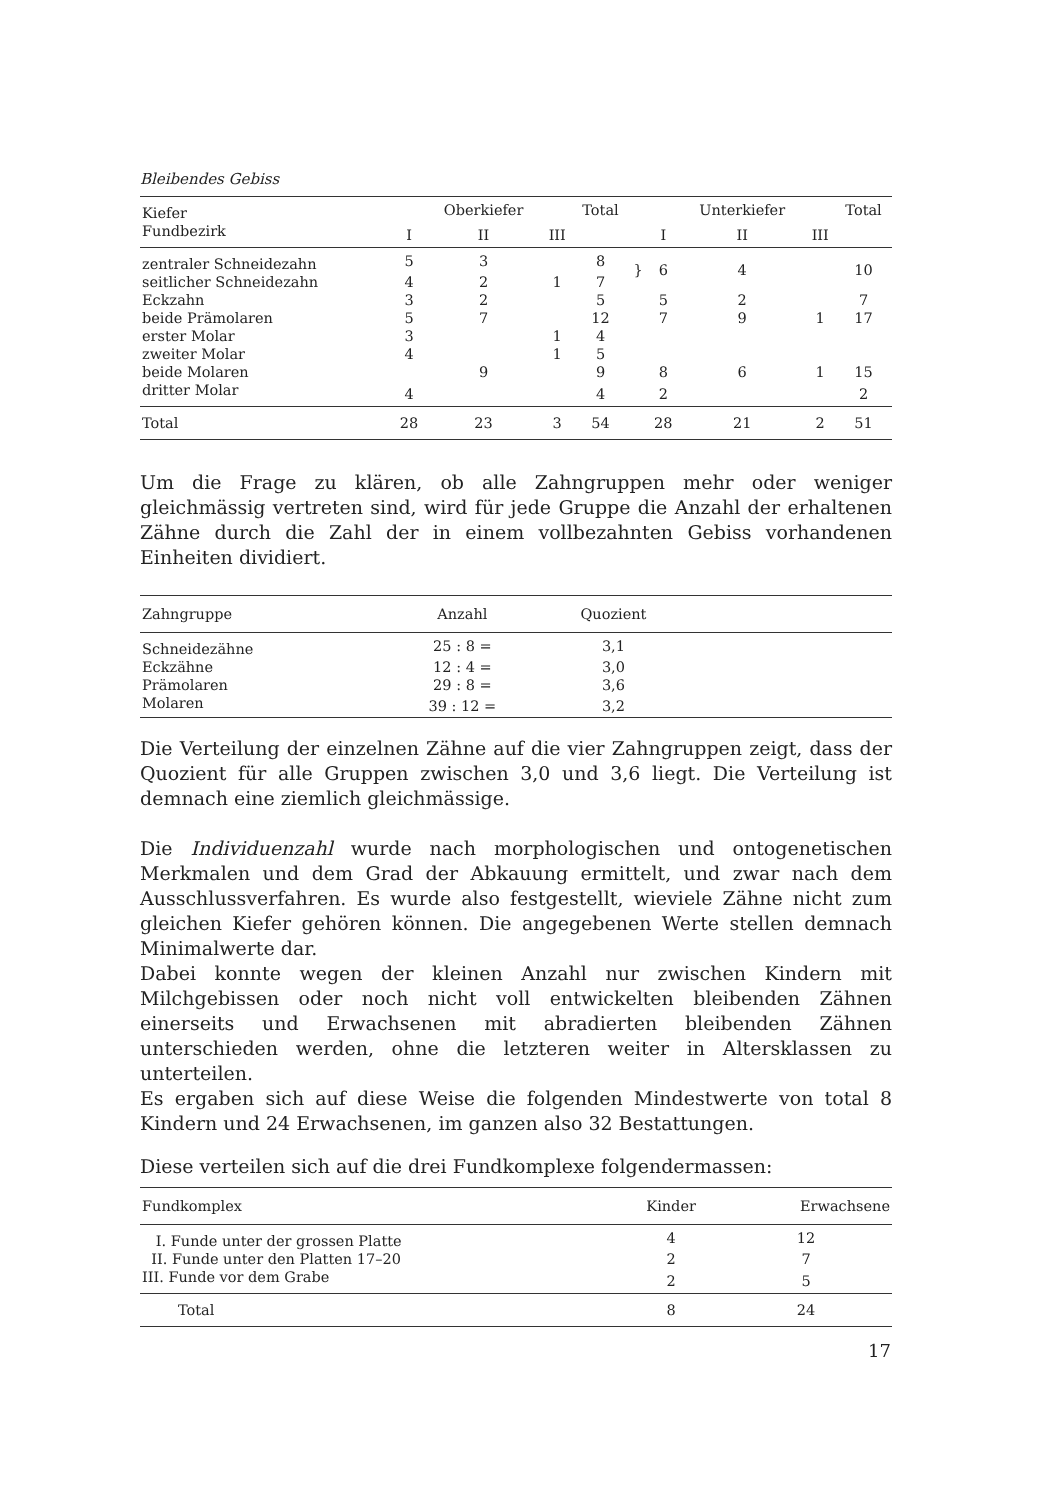Bleibendes Gebiss
| Kiefer | | Oberkiefer | | Total | | | Unterkiefer | | Total |
| --- | --- | --- | --- | --- | --- | --- | --- | --- | --- |
| Fundbezirk | I | II | III | | | I | II | III | |
| zentraler Schneidezahn | 5 | 3 | | 8 | } | 6 | 4 | | 10 |
| seitlicher Schneidezahn | 4 | 2 | 1 | 7 | | | | | |
| Eckzahn | 3 | 2 | | 5 | | 5 | 2 | | 7 |
| beide Prämolaren | 5 | 7 | | 12 | | 7 | 9 | 1 | 17 |
| erster Molar | 3 | | 1 | 4 | | | | | |
| zweiter Molar | 4 | | 1 | 5 | | | | | |
| beide Molaren | | 9 | | 9 | | 8 | 6 | 1 | 15 |
| dritter Molar | 4 | | | 4 | | 2 | | | 2 |
| Total | 28 | 23 | 3 | 54 | | 28 | 21 | 2 | 51 |
Um die Frage zu klären, ob alle Zahngruppen mehr oder weniger gleichmässig vertreten sind, wird für jede Gruppe die Anzahl der erhaltenen Zähne durch die Zahl der in einem vollbezahnten Gebiss vorhandenen Einheiten dividiert.
| Zahngruppe | Anzahl | Quozient | |
| --- | --- | --- | --- |
| Schneidezähne | 25 : 8 = | 3,1 | |
| Eckzähne | 12 : 4 = | 3,0 | |
| Prämolaren | 29 : 8 = | 3,6 | |
| Molaren | 39 : 12 = | 3,2 | |
Die Verteilung der einzelnen Zähne auf die vier Zahngruppen zeigt, dass der Quozient für alle Gruppen zwischen 3,0 und 3,6 liegt. Die Verteilung ist demnach eine ziemlich gleichmässige.
Die Individuenzahl wurde nach morphologischen und ontogenetischen Merkmalen und dem Grad der Abkauung ermittelt, und zwar nach dem Ausschlussverfahren. Es wurde also festgestellt, wieviele Zähne nicht zum gleichen Kiefer gehören können. Die angegebenen Werte stellen demnach Minimalwerte dar.
Dabei konnte wegen der kleinen Anzahl nur zwischen Kindern mit Milchgebissen oder noch nicht voll entwickelten bleibenden Zähnen einerseits und Erwachsenen mit abradierten bleibenden Zähnen unterschieden werden, ohne die letzteren weiter in Altersklassen zu unterteilen.
Es ergaben sich auf diese Weise die folgenden Mindestwerte von total 8 Kindern und 24 Erwachsenen, im ganzen also 32 Bestattungen.
Diese verteilen sich auf die drei Fundkomplexe folgendermassen:
| Fundkomplex | Kinder | Erwachsene |
| --- | --- | --- |
| I. Funde unter der grossen Platte | 4 | 12 |
| II. Funde unter den Platten 17–20 | 2 | 7 |
| III. Funde vor dem Grabe | 2 | 5 |
| Total | 8 | 24 |
17